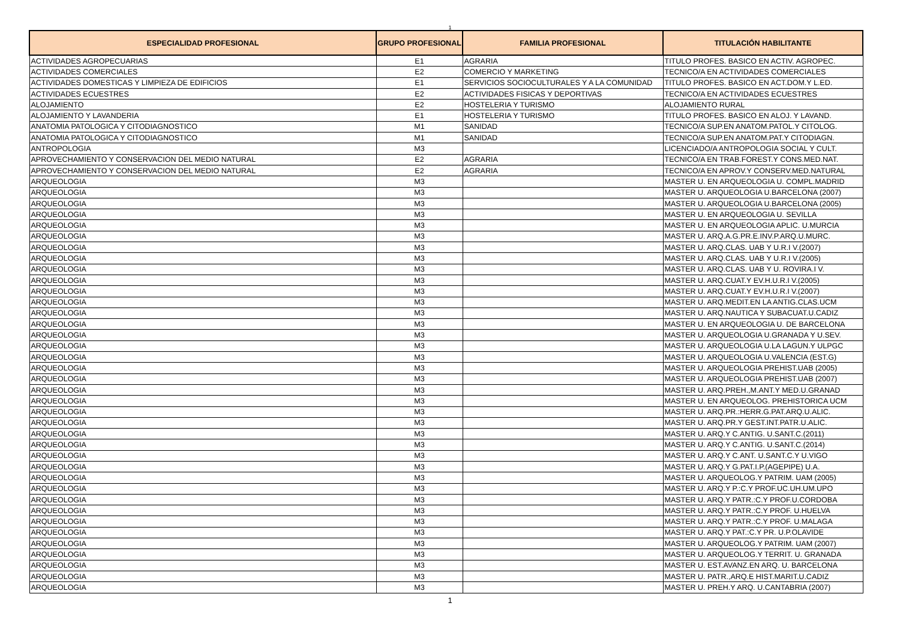1
| ESPECIALIDAD PROFESIONAL | GRUPO PROFESIONAL | FAMILIA PROFESIONAL | TITULACIÓN HABILITANTE |
| --- | --- | --- | --- |
| ACTIVIDADES AGROPECUARIAS | E1 | AGRARIA | TITULO PROFES. BASICO EN ACTIV. AGROPEC. |
| ACTIVIDADES COMERCIALES | E2 | COMERCIO Y MARKETING | TECNICO/A EN ACTIVIDADES COMERCIALES |
| ACTIVIDADES DOMESTICAS Y LIMPIEZA DE EDIFICIOS | E1 | SERVICIOS SOCIOCULTURALES Y A LA COMUNIDAD | TITULO PROFES. BASICO EN ACT.DOM.Y L.ED. |
| ACTIVIDADES ECUESTRES | E2 | ACTIVIDADES FISICAS Y DEPORTIVAS | TECNICO/A EN ACTIVIDADES ECUESTRES |
| ALOJAMIENTO | E2 | HOSTELERIA Y TURISMO | ALOJAMIENTO RURAL |
| ALOJAMIENTO Y LAVANDERIA | E1 | HOSTELERIA Y TURISMO | TITULO PROFES. BASICO EN ALOJ. Y LAVAND. |
| ANATOMIA PATOLOGICA Y CITODIAGNOSTICO | M1 | SANIDAD | TECNICO/A SUP.EN ANATOM.PATOL.Y CITOLOG. |
| ANATOMIA PATOLOGICA Y CITODIAGNOSTICO | M1 | SANIDAD | TECNICO/A SUP.EN ANATOM.PAT.Y CITODIAGN. |
| ANTROPOLOGIA | M3 | | LICENCIADO/A ANTROPOLOGIA SOCIAL Y CULT. |
| APROVECHAMIENTO Y CONSERVACION DEL MEDIO NATURAL | E2 | AGRARIA | TECNICO/A EN TRAB.FOREST.Y CONS.MED.NAT. |
| APROVECHAMIENTO Y CONSERVACION DEL MEDIO NATURAL | E2 | AGRARIA | TECNICO/A EN APROV.Y CONSERV.MED.NATURAL |
| ARQUEOLOGIA | M3 | | MASTER U. EN ARQUEOLOGIA U. COMPL.MADRID |
| ARQUEOLOGIA | M3 | | MASTER U. ARQUEOLOGIA U.BARCELONA (2007) |
| ARQUEOLOGIA | M3 | | MASTER U. ARQUEOLOGIA U.BARCELONA (2005) |
| ARQUEOLOGIA | M3 | | MASTER U. EN ARQUEOLOGIA U. SEVILLA |
| ARQUEOLOGIA | M3 | | MASTER U. EN ARQUEOLOGIA APLIC. U.MURCIA |
| ARQUEOLOGIA | M3 | | MASTER U. ARQ.A.G.PR.E.INV.P.ARQ.U.MURC. |
| ARQUEOLOGIA | M3 | | MASTER U. ARQ.CLAS. UAB Y U.R.I V.(2007) |
| ARQUEOLOGIA | M3 | | MASTER U. ARQ.CLAS. UAB Y U.R.I V.(2005) |
| ARQUEOLOGIA | M3 | | MASTER U. ARQ.CLAS. UAB Y U. ROVIRA.I V. |
| ARQUEOLOGIA | M3 | | MASTER U. ARQ.CUAT.Y EV.H.U.R.I V.(2005) |
| ARQUEOLOGIA | M3 | | MASTER U. ARQ.CUAT.Y EV.H.U.R.I V.(2007) |
| ARQUEOLOGIA | M3 | | MASTER U. ARQ.MEDIT.EN LA ANTIG.CLAS.UCM |
| ARQUEOLOGIA | M3 | | MASTER U. ARQ.NAUTICA Y SUBACUAT.U.CADIZ |
| ARQUEOLOGIA | M3 | | MASTER U. EN ARQUEOLOGIA U. DE BARCELONA |
| ARQUEOLOGIA | M3 | | MASTER U. ARQUEOLOGIA U.GRANADA Y U.SEV. |
| ARQUEOLOGIA | M3 | | MASTER U. ARQUEOLOGIA U.LA LAGUN.Y ULPGC |
| ARQUEOLOGIA | M3 | | MASTER U. ARQUEOLOGIA U.VALENCIA (EST.G) |
| ARQUEOLOGIA | M3 | | MASTER U. ARQUEOLOGIA PREHIST.UAB (2005) |
| ARQUEOLOGIA | M3 | | MASTER U. ARQUEOLOGIA PREHIST.UAB (2007) |
| ARQUEOLOGIA | M3 | | MASTER U. ARQ.PREH.,M.ANT.Y MED.U.GRANAD |
| ARQUEOLOGIA | M3 | | MASTER U. EN ARQUEOLOG. PREHISTORICA UCM |
| ARQUEOLOGIA | M3 | | MASTER U. ARQ.PR.:HERR.G.PAT.ARQ.U.ALIC. |
| ARQUEOLOGIA | M3 | | MASTER U. ARQ.PR.Y GEST.INT.PATR.U.ALIC. |
| ARQUEOLOGIA | M3 | | MASTER U. ARQ.Y C.ANTIG. U.SANT.C.(2011) |
| ARQUEOLOGIA | M3 | | MASTER U. ARQ.Y C.ANTIG. U.SANT.C.(2014) |
| ARQUEOLOGIA | M3 | | MASTER U. ARQ.Y C.ANT. U.SANT.C.Y U.VIGO |
| ARQUEOLOGIA | M3 | | MASTER U. ARQ.Y G.PAT.I.P.(AGEPIPE) U.A. |
| ARQUEOLOGIA | M3 | | MASTER U. ARQUEOLOG.Y PATRIM. UAM (2005) |
| ARQUEOLOGIA | M3 | | MASTER U. ARQ.Y P.:C.Y PROF.UC.UH.UM.UPO |
| ARQUEOLOGIA | M3 | | MASTER U. ARQ.Y PATR.:C.Y PROF.U.CORDOBA |
| ARQUEOLOGIA | M3 | | MASTER U. ARQ.Y PATR.:C.Y PROF. U.HUELVA |
| ARQUEOLOGIA | M3 | | MASTER U. ARQ.Y PATR.:C.Y PROF. U.MALAGA |
| ARQUEOLOGIA | M3 | | MASTER U. ARQ.Y PAT.:C.Y PR. U.P.OLAVIDE |
| ARQUEOLOGIA | M3 | | MASTER U. ARQUEOLOG.Y PATRIM. UAM (2007) |
| ARQUEOLOGIA | M3 | | MASTER U. ARQUEOLOG.Y TERRIT. U. GRANADA |
| ARQUEOLOGIA | M3 | | MASTER U. EST.AVANZ.EN ARQ. U. BARCELONA |
| ARQUEOLOGIA | M3 | | MASTER U. PATR.,ARQ.E HIST.MARIT.U.CADIZ |
| ARQUEOLOGIA | M3 | | MASTER U. PREH.Y ARQ. U.CANTABRIA (2007) |
1